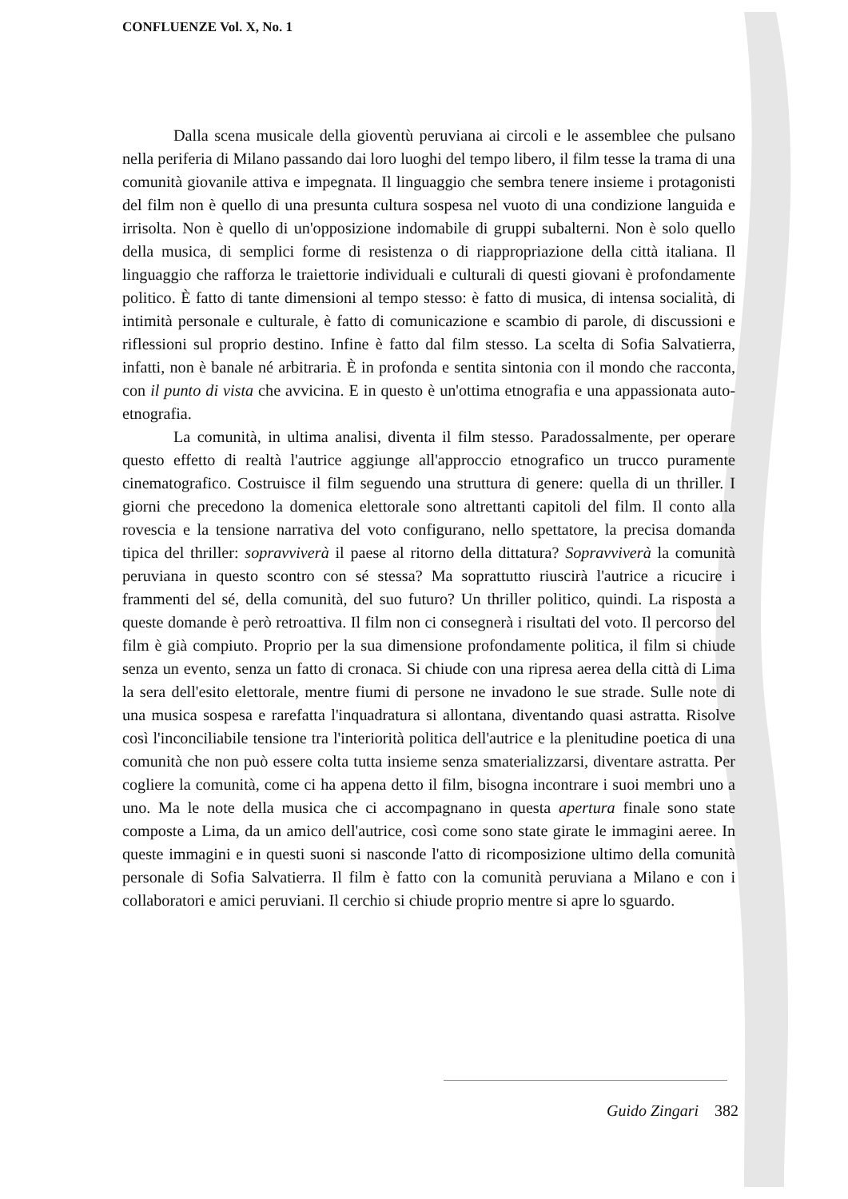CONFLUENZE Vol. X, No. 1
Dalla scena musicale della gioventù peruviana ai circoli e le assemblee che pulsano nella periferia di Milano passando dai loro luoghi del tempo libero, il film tesse la trama di una comunità giovanile attiva e impegnata. Il linguaggio che sembra tenere insieme i protagonisti del film non è quello di una presunta cultura sospesa nel vuoto di una condizione languida e irrisolta. Non è quello di un'opposizione indomabile di gruppi subalterni. Non è solo quello della musica, di semplici forme di resistenza o di riappropriazione della città italiana. Il linguaggio che rafforza le traiettorie individuali e culturali di questi giovani è profondamente politico. È fatto di tante dimensioni al tempo stesso: è fatto di musica, di intensa socialità, di intimità personale e culturale, è fatto di comunicazione e scambio di parole, di discussioni e riflessioni sul proprio destino. Infine è fatto dal film stesso. La scelta di Sofia Salvatierra, infatti, non è banale né arbitraria. È in profonda e sentita sintonia con il mondo che racconta, con il punto di vista che avvicina. E in questo è un'ottima etnografia e una appassionata auto-etnografia.
La comunità, in ultima analisi, diventa il film stesso. Paradossalmente, per operare questo effetto di realtà l'autrice aggiunge all'approccio etnografico un trucco puramente cinematografico. Costruisce il film seguendo una struttura di genere: quella di un thriller. I giorni che precedono la domenica elettorale sono altrettanti capitoli del film. Il conto alla rovescia e la tensione narrativa del voto configurano, nello spettatore, la precisa domanda tipica del thriller: sopravviverà il paese al ritorno della dittatura? Sopravviverà la comunità peruviana in questo scontro con sé stessa? Ma soprattutto riuscirà l'autrice a ricucire i frammenti del sé, della comunità, del suo futuro? Un thriller politico, quindi. La risposta a queste domande è però retroattiva. Il film non ci consegnerà i risultati del voto. Il percorso del film è già compiuto. Proprio per la sua dimensione profondamente politica, il film si chiude senza un evento, senza un fatto di cronaca. Si chiude con una ripresa aerea della città di Lima la sera dell'esito elettorale, mentre fiumi di persone ne invadono le sue strade. Sulle note di una musica sospesa e rarefatta l'inquadratura si allontana, diventando quasi astratta. Risolve così l'inconciliabile tensione tra l'interiorità politica dell'autrice e la plenitudine poetica di una comunità che non può essere colta tutta insieme senza smaterializzarsi, diventare astratta. Per cogliere la comunità, come ci ha appena detto il film, bisogna incontrare i suoi membri uno a uno. Ma le note della musica che ci accompagnano in questa apertura finale sono state composte a Lima, da un amico dell'autrice, così come sono state girate le immagini aeree. In queste immagini e in questi suoni si nasconde l'atto di ricomposizione ultimo della comunità personale di Sofia Salvatierra. Il film è fatto con la comunità peruviana a Milano e con i collaboratori e amici peruviani. Il cerchio si chiude proprio mentre si apre lo sguardo.
Guido Zingari 382